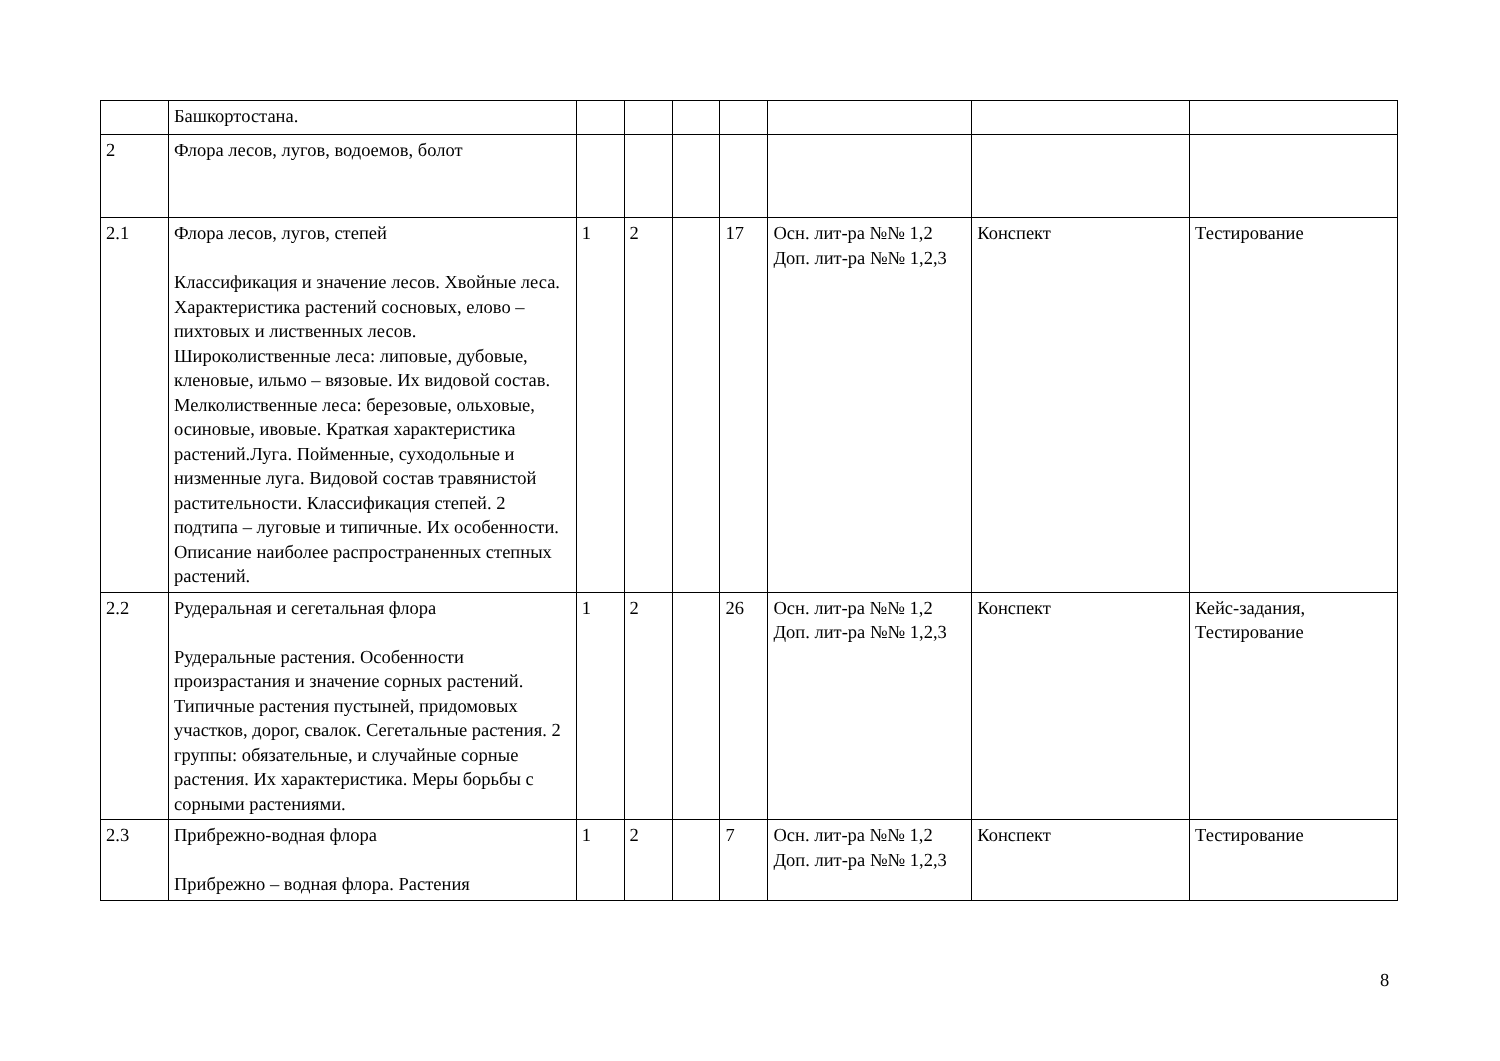| | Башкортостана. | | | | | | | |
| 2 | Флора лесов, лугов, водоемов, болот | | | | | | | |
| 2.1 | Флора лесов, лугов, степей Классификация и значение лесов. Хвойные леса. Характеристика растений сосновых, елово – пихтовых и лиственных лесов. Широколиственные леса: липовые, дубовые, кленовые, ильмо – вязовые. Их видовой состав. Мелколиственные леса: березовые, ольховые, осиновые, ивовые. Краткая характеристика растений.Луга. Пойменные, суходольные и низменные луга. Видовой состав травянистой растительности. Классификация степей. 2 подтипа – луговые и типичные. Их особенности. Описание наиболее распространенных степных растений. | 1 | 2 | | 17 | Осн. лит-ра №№ 1,2 Доп. лит-ра №№ 1,2,3 | Конспект | Тестирование |
| 2.2 | Рудеральная и сегетальная флора Рудеральные растения. Особенности произрастания и значение сорных растений. Типичные растения пустыней, придомовых участков, дорог, свалок. Сегетальные растения. 2 группы: обязательные, и случайные сорные растения. Их характеристика. Меры борьбы с сорными растениями. | 1 | 2 | | 26 | Осн. лит-ра №№ 1,2 Доп. лит-ра №№ 1,2,3 | Конспект | Кейс-задания, Тестирование |
| 2.3 | Прибрежно-водная флора Прибрежно – водная флора. Растения | 1 | 2 | | 7 | Осн. лит-ра №№ 1,2 Доп. лит-ра №№ 1,2,3 | Конспект | Тестирование |
8